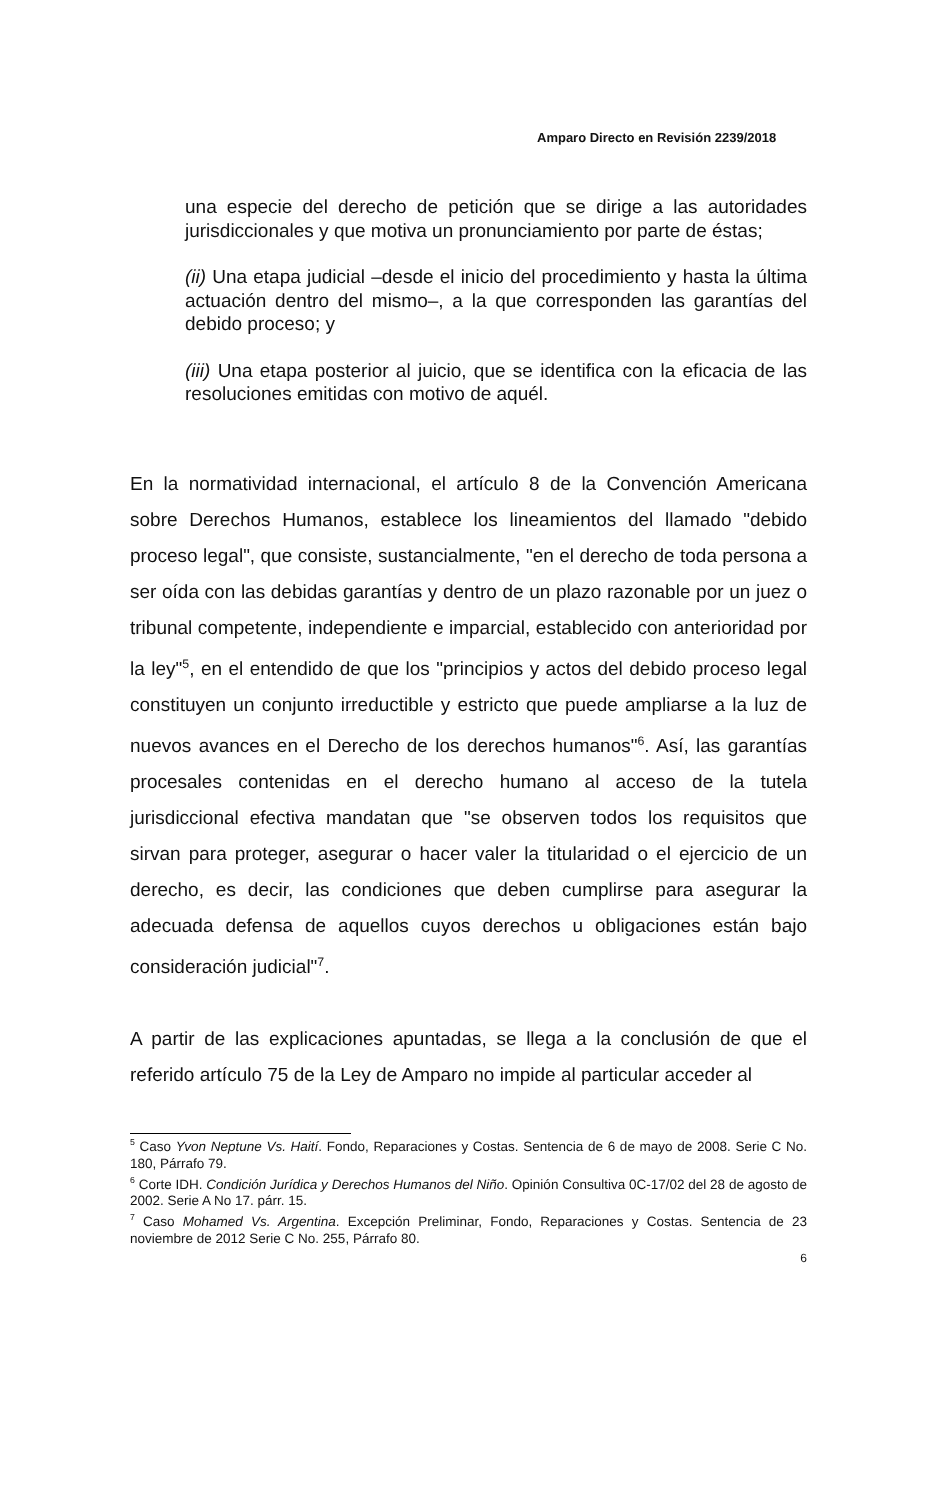Amparo Directo en Revisión 2239/2018
una especie del derecho de petición que se dirige a las autoridades jurisdiccionales y que motiva un pronunciamiento por parte de éstas;
(ii) Una etapa judicial –desde el inicio del procedimiento y hasta la última actuación dentro del mismo–, a la que corresponden las garantías del debido proceso; y
(iii) Una etapa posterior al juicio, que se identifica con la eficacia de las resoluciones emitidas con motivo de aquél.
En la normatividad internacional, el artículo 8 de la Convención Americana sobre Derechos Humanos, establece los lineamientos del llamado "debido proceso legal", que consiste, sustancialmente, "en el derecho de toda persona a ser oída con las debidas garantías y dentro de un plazo razonable por un juez o tribunal competente, independiente e imparcial, establecido con anterioridad por la ley"<sup>5</sup>, en el entendido de que los "principios y actos del debido proceso legal constituyen un conjunto irreductible y estricto que puede ampliarse a la luz de nuevos avances en el Derecho de los derechos humanos"<sup>6</sup>. Así, las garantías procesales contenidas en el derecho humano al acceso de la tutela jurisdiccional efectiva mandatan que "se observen todos los requisitos que sirvan para proteger, asegurar o hacer valer la titularidad o el ejercicio de un derecho, es decir, las condiciones que deben cumplirse para asegurar la adecuada defensa de aquellos cuyos derechos u obligaciones están bajo consideración judicial"<sup>7</sup>.
A partir de las explicaciones apuntadas, se llega a la conclusión de que el referido artículo 75 de la Ley de Amparo no impide al particular acceder al
<sup>5</sup> Caso Yvon Neptune Vs. Haití. Fondo, Reparaciones y Costas. Sentencia de 6 de mayo de 2008. Serie C No. 180, Párrafo 79.
<sup>6</sup> Corte IDH. Condición Jurídica y Derechos Humanos del Niño. Opinión Consultiva 0C-17/02 del 28 de agosto de 2002. Serie A No 17. párr. 15.
<sup>7</sup> Caso Mohamed Vs. Argentina. Excepción Preliminar, Fondo, Reparaciones y Costas. Sentencia de 23 noviembre de 2012 Serie C No. 255, Párrafo 80.
6